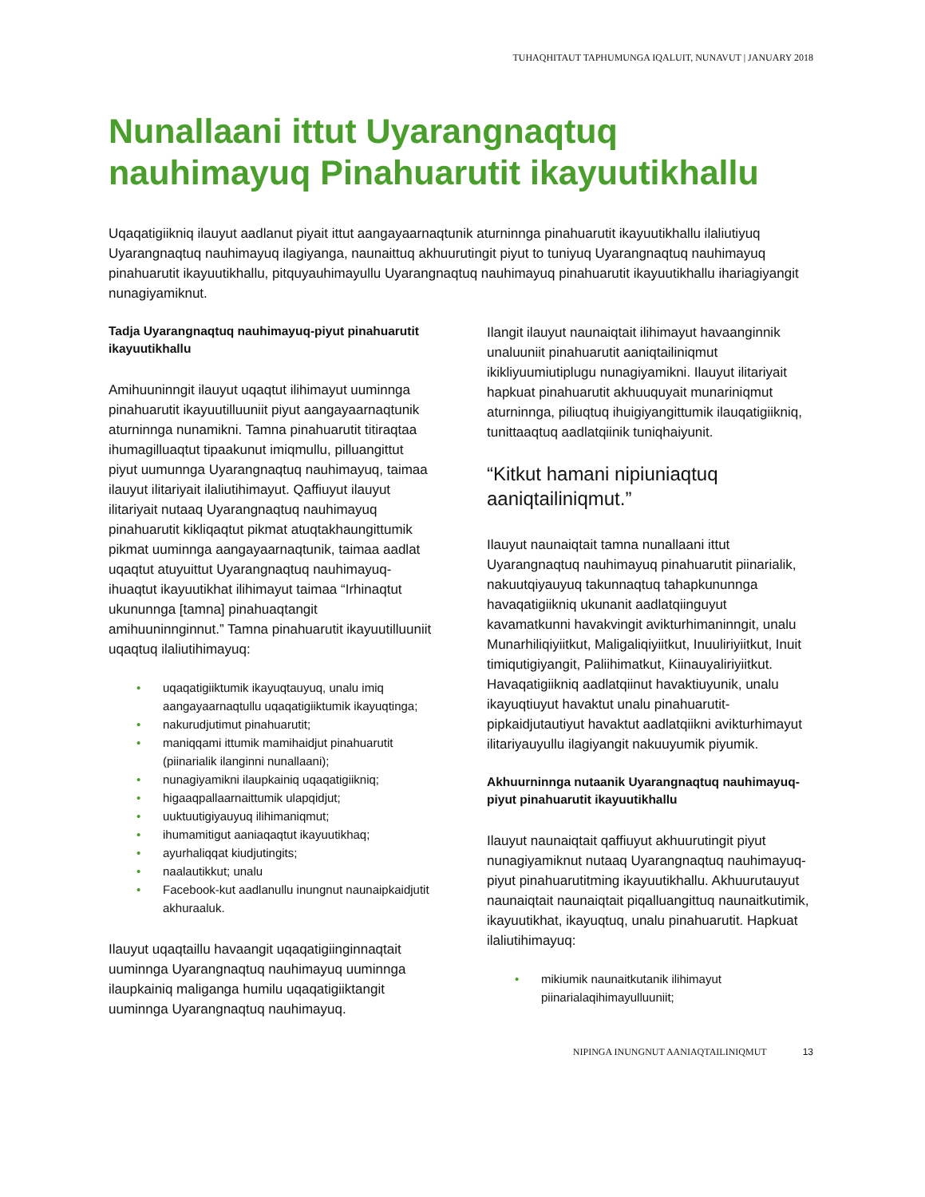TUHAQHITAUT TAPHUMUNGA IQALUIT, NUNAVUT | JANUARY 2018
Nunallaani ittut Uyarangnaqtuq nauhimayuq Pinahuarutit ikayuutikhallu
Uqaqatigiikniq ilauyut aadlanut piyait ittut aangayaarnaqtunik aturninnga pinahuarutit ikayuutikhallu ilaliutiyuq Uyarangnaqtuq nauhimayuq ilagiyanga, naunaittuq akhuurutingit piyut to tuniyuq Uyarangnaqtuq nauhimayuq pinahuarutit ikayuutikhallu, pitquyauhimayullu Uyarangnaqtuq nauhimayuq pinahuarutit ikayuutikhallu ihariagiyangit nunagiyamiknut.
Tadja Uyarangnaqtuq nauhimayuq-piyut pinahuarutit ikayuutikhallu
Amihuuninngit ilauyut uqaqtut ilihimayut uuminnga pinahuarutit ikayuutilluuniit piyut aangayaarnaqtunik aturninnga nunamikni. Tamna pinahuarutit titiraqtaa ihumagilluaqtut tipaakunut imiqmullu, pilluangittut piyut uumunnga Uyarangnaqtuq nauhimayuq, taimaa ilauyut ilitariyait ilaliutihimayut. Qaffiuyut ilauyut ilitariyait nutaaq Uyarangnaqtuq nauhimayuq pinahuarutit kikliqaqtut pikmat atuqtakhaungittumik pikmat uuminnga aangayaarnaqtunik, taimaa aadlat uqaqtut atuyuittut Uyarangnaqtuq nauhimayuq-ihuaqtut ikayuutikhat ilihimayut taimaa “Irhinaqtut ukununnga [tamna] pinahuaqtangit amihuuninnginnut.” Tamna pinahuarutit ikayuutilluuniit uqaqtuq ilaliutihimayuq:
• uqaqatigiiktumik ikayuqtauyuq, unalu imiq aangayaarnaqtullu uqaqatigiiktumik ikayuqtinga;
• nakurudjutimut pinahuarutit;
• maniqqami ittumik mamihaidjut pinahuarutit (piinarialik ilanginni nunallaani);
• nunagiyamikni ilaupkainiq uqaqatigiikniq;
• higaaqpallaarnaittumik ulapqidjut;
• uuktuutigiyauyuq ilihimaniqmut;
• ihumamitigut aaniaqaqtut ikayuutikhaq;
• ayurhaliqqat kiudjutingits;
• naalautikkut; unalu
• Facebook-kut aadlanullu inungnut naunaipkaidjutit akhuraaluk.
Ilauyut uqaqtaillu havaangit uqaqatigiinginnaqtait uuminnga Uyarangnaqtuq nauhimayuq uuminnga ilaupkainiq maliganga humilu uqaqatigiiktangit uuminnga Uyarangnaqtuq nauhimayuq.
Ilangit ilauyut naunaiqtait ilihimayut havaanginnik unaluuniit pinahuarutit aaniqtailiniqmut ikikliyuumiutiplugu nunagiyamikni. Ilauyut ilitariyait hapkuat pinahuarutit akhuuquyait munariniqmut aturninnga, piliuqtuq ihuigiyangittumik ilauqatigiikniq, tunittaaqtuq aadlatqiinik tuniqhaiyunit.
“Kitkut hamani nipiuniaqtuq aaniqtailiniqmut.”
Ilauyut naunaiqtait tamna nunallaani ittut Uyarangnaqtuq nauhimayuq pinahuarutit piinarialik, nakuutqiyauyuq takunnaqtuq tahapkununnga havaqatigiikniq ukunanit aadlatqiinguyut kavamatkunni havakvingit avikturhimaninngit, unalu Munarhiliqiyiitkut, Maligaliqiyiitkut, Inuuliriyiitkut, Inuit timiqutigiyangit, Paliihimatkut, Kiinauyaliriyiitkut. Havaqatigiikniq aadlatqiinut havaktiuyunik, unalu ikayuqtiuyut havaktut unalu pinahuarutit-pipkaidjutautiyut havaktut aadlatqiikni avikturhimayut ilitariyauyullu ilagiyangit nakuuyumik piyumik.
Akhuurninnga nutaanik Uyarangnaqtuq nauhimayuq-piyut pinahuarutit ikayuutikhallu
Ilauyut naunaiqtait qaffiuyut akhuurutingit piyut nunagiyamiknut nutaaq Uyarangnaqtuq nauhimayuq-piyut pinahuarutitming ikayuutikhallu. Akhuurutauyut naunaiqtait naunaiqtait piqalluangittuq naunaitkutimik, ikayuutikhat, ikayuqtuq, unalu pinahuarutit. Hapkuat ilaliutihimayuq:
• mikiumik naunaitkutanik ilihimayut piinarialaqihimayulluuniit;
NIPINGA INUNGNUT AANIAQTAILINIQMUT 13